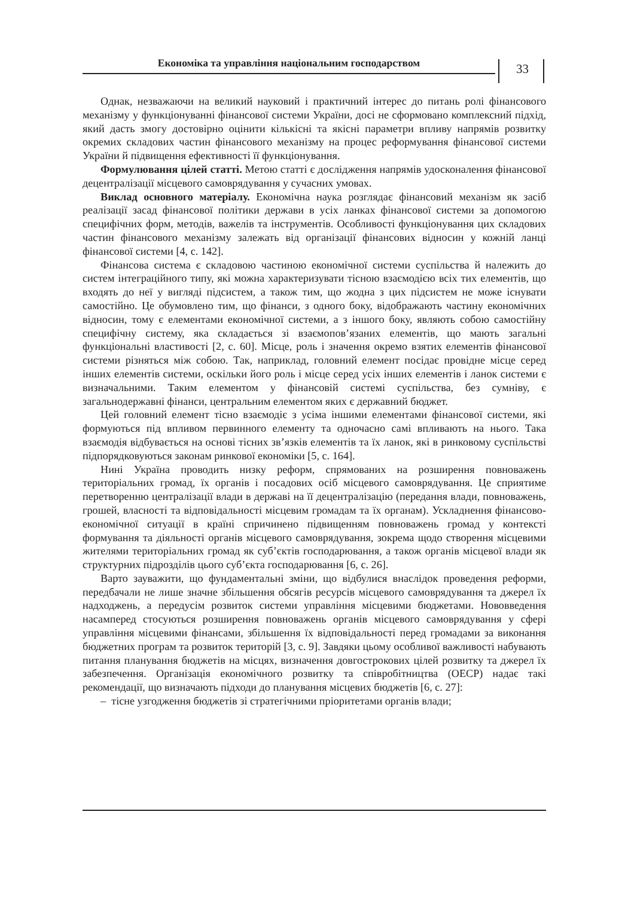Економіка та управління національним господарством
33
Однак, незважаючи на великий науковий і практичний інтерес до питань ролі фінансового механізму у функціонуванні фінансової системи України, досі не сформовано комплексний підхід, який дасть змогу достовірно оцінити кількісні та якісні параметри впливу напрямів розвитку окремих складових частин фінансового механізму на процес реформування фінансової системи України й підвищення ефективності її функціонування.
Формулювання цілей статті. Метою статті є дослідження напрямів удосконалення фінансової децентралізації місцевого самоврядування у сучасних умовах.
Виклад основного матеріалу. Економічна наука розглядає фінансовий механізм як засіб реалізації засад фінансової політики держави в усіх ланках фінансової системи за допомогою специфічних форм, методів, важелів та інструментів. Особливості функціонування цих складових частин фінансового механізму залежать від організації фінансових відносин у кожній ланці фінансової системи [4, с. 142].
Фінансова система є складовою частиною економічної системи суспільства й належить до систем інтеграційного типу, які можна характеризувати тісною взаємодією всіх тих елементів, що входять до неї у вигляді підсистем, а також тим, що жодна з цих підсистем не може існувати самостійно. Це обумовлено тим, що фінанси, з одного боку, відображають частину економічних відносин, тому є елементами економічної системи, а з іншого боку, являють собою самостійну специфічну систему, яка складається зі взаємопов’язаних елементів, що мають загальні функціональні властивості [2, с. 60]. Місце, роль і значення окремо взятих елементів фінансової системи різняться між собою. Так, наприклад, головний елемент посідає провідне місце серед інших елементів системи, оскільки його роль і місце серед усіх інших елементів і ланок системи є визначальними. Таким елементом у фінансовій системі суспільства, без сумніву, є загальнодержавні фінанси, центральним елементом яких є державний бюджет.
Цей головний елемент тісно взаємодіє з усіма іншими елементами фінансової системи, які формуються під впливом первинного елементу та одночасно самі впливають на нього. Така взаємодія відбувається на основі тісних зв’язків елементів та їх ланок, які в ринковому суспільстві підпорядковуються законам ринкової економіки [5, с. 164].
Нині Україна проводить низку реформ, спрямованих на розширення повноважень територіальних громад, їх органів і посадових осіб місцевого самоврядування. Це сприятиме перетворенню централізації влади в державі на її децентралізацію (передання влади, повноважень, грошей, власності та відповідальності місцевим громадам та їх органам). Ускладнення фінансово-економічної ситуації в країні спричинено підвищенням повноважень громад у контексті формування та діяльності органів місцевого самоврядування, зокрема щодо створення місцевими жителями територіальних громад як суб’єктів господарювання, а також органів місцевої влади як структурних підрозділів цього суб’єкта господарювання [6, с. 26].
Варто зауважити, що фундаментальні зміни, що відбулися внаслідок проведення реформи, передбачали не лише значне збільшення обсягів ресурсів місцевого самоврядування та джерел їх надходжень, а передусім розвиток системи управління місцевими бюджетами. Нововведення насамперед стосуються розширення повноважень органів місцевого самоврядування у сфері управління місцевими фінансами, збільшення їх відповідальності перед громадами за виконання бюджетних програм та розвиток територій [3, с. 9]. Завдяки цьому особливої важливості набувають питання планування бюджетів на місцях, визначення довгострокових цілей розвитку та джерел їх забезпечення. Організація економічного розвитку та співробітництва (ОЕСР) надає такі рекомендації, що визначають підходи до планування місцевих бюджетів [6, с. 27]:
– тісне узгодження бюджетів зі стратегічними пріоритетами органів влади;